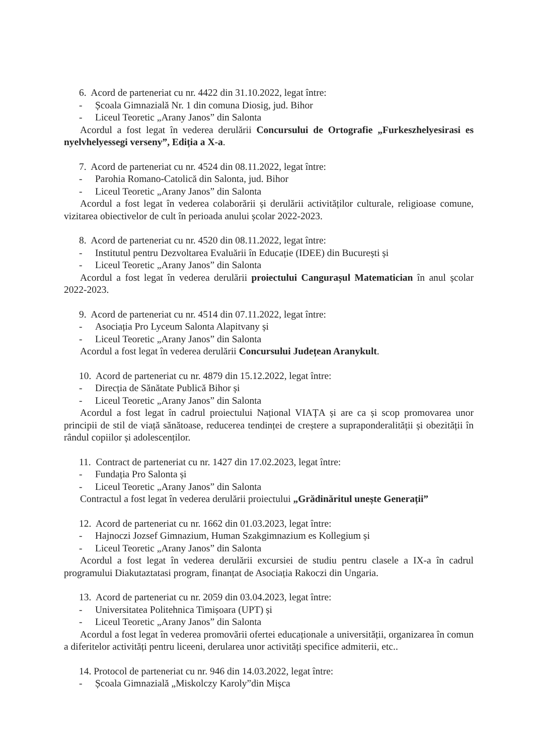6. Acord de parteneriat cu nr. 4422 din 31.10.2022, legat între:
- Școala Gimnazială Nr. 1 din comuna Diosig, jud. Bihor
- Liceul Teoretic „Arany Janos” din Salonta
Acordul a fost legat în vederea derulării Concursului de Ortografie „Furkeszhelyesirasi es nyelvhelyessegi verseny”, Ediția a X-a.
7. Acord de parteneriat cu nr. 4524 din 08.11.2022, legat între:
- Parohia Romano-Catolică din Salonta, jud. Bihor
- Liceul Teoretic „Arany Janos” din Salonta
Acordul a fost legat în vederea colaborării și derulării activităților culturale, religioase comune, vizitarea obiectivelor de cult în perioada anului școlar 2022-2023.
8. Acord de parteneriat cu nr. 4520 din 08.11.2022, legat între:
- Institutul pentru Dezvoltarea Evaluării în Educație (IDEE) din București și
- Liceul Teoretic „Arany Janos” din Salonta
Acordul a fost legat în vederea derulării proiectului Cangurașul Matematician în anul școlar 2022-2023.
9. Acord de parteneriat cu nr. 4514 din 07.11.2022, legat între:
- Asociația Pro Lyceum Salonta Alapitvany și
- Liceul Teoretic „Arany Janos” din Salonta
Acordul a fost legat în vederea derulării Concursului Județean Aranykult.
10. Acord de parteneriat cu nr. 4879 din 15.12.2022, legat între:
- Direcția de Sănătate Publică Bihor și
- Liceul Teoretic „Arany Janos” din Salonta
Acordul a fost legat în cadrul proiectului Național VIAȚA și are ca și scop promovarea unor principii de stil de viață sănătoase, reducerea tendinței de creștere a supraponderalității și obezității în rândul copiilor și adolescenților.
11. Contract de parteneriat cu nr. 1427 din 17.02.2023, legat între:
- Fundația Pro Salonta și
- Liceul Teoretic „Arany Janos” din Salonta
Contractul a fost legat în vederea derulării proiectului „Grădinăritul unește Generații”
12. Acord de parteneriat cu nr. 1662 din 01.03.2023, legat între:
- Hajnoczi Jozsef Gimnazium, Human Szakgimnazium es Kollegium și
- Liceul Teoretic „Arany Janos” din Salonta
Acordul a fost legat în vederea derulării excursiei de studiu pentru clasele a IX-a în cadrul programului Diakutaztatasi program, finanțat de Asociația Rakoczi din Ungaria.
13. Acord de parteneriat cu nr. 2059 din 03.04.2023, legat între:
- Universitatea Politehnica Timișoara (UPT) și
- Liceul Teoretic „Arany Janos” din Salonta
Acordul a fost legat în vederea promovării ofertei educaționale a universității, organizarea în comun a diferitelor activități pentru liceeni, derularea unor activități specifice admiterii, etc..
14. Protocol de parteneriat cu nr. 946 din 14.03.2022, legat între:
- Școala Gimnazială „Miskolczy Karoly”din Mișca